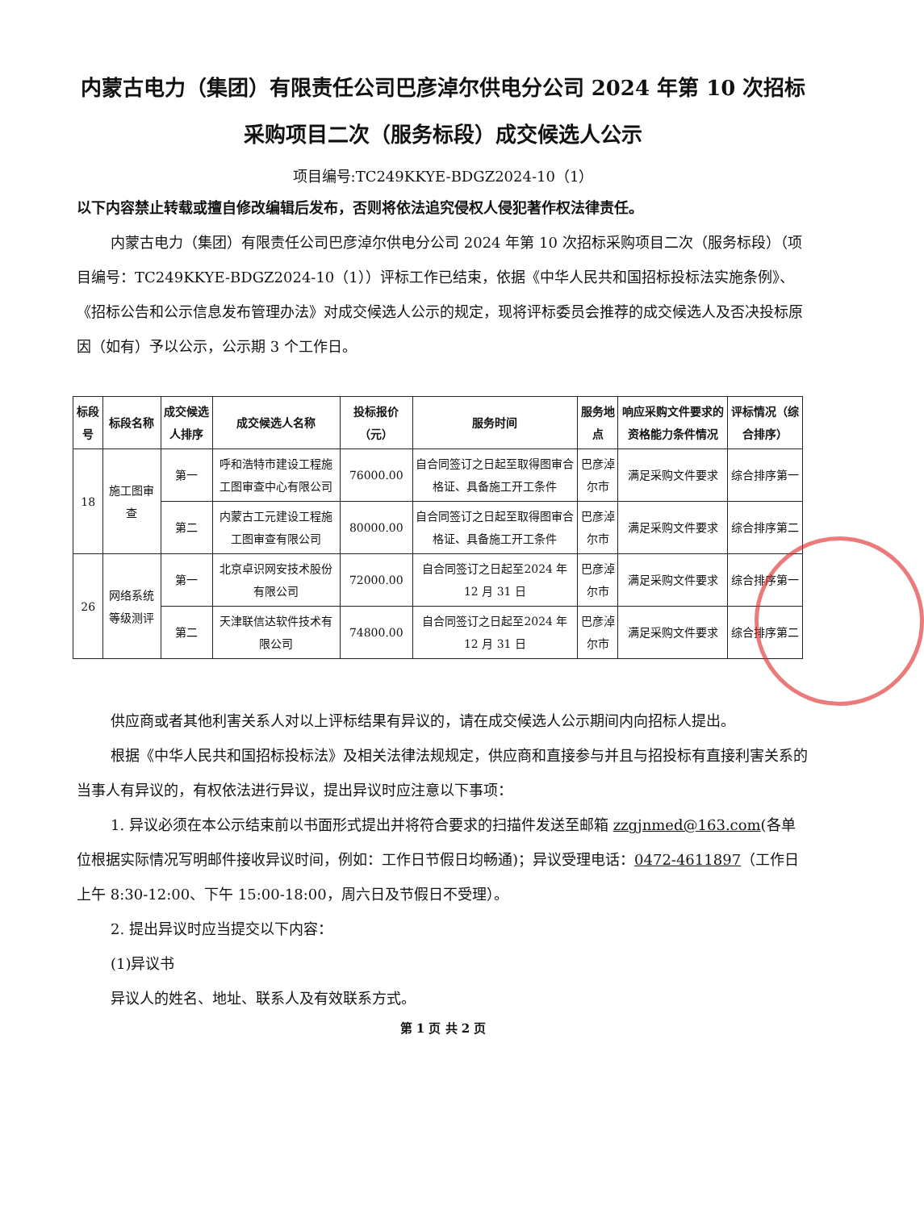内蒙古电力（集团）有限责任公司巴彦淖尔供电分公司 2024 年第 10 次招标采购项目二次（服务标段）成交候选人公示
项目编号:TC249KKYE-BDGZ2024-10（1）
以下内容禁止转载或擅自修改编辑后发布，否则将依法追究侵权人侵犯著作权法律责任。
内蒙古电力（集团）有限责任公司巴彦淖尔供电分公司 2024 年第 10 次招标采购项目二次（服务标段）（项目编号：TC249KKYE-BDGZ2024-10（1））评标工作已结束，依据《中华人民共和国招标投标法实施条例》、《招标公告和公示信息发布管理办法》对成交候选人公示的规定，现将评标委员会推荐的成交候选人及否决投标原因（如有）予以公示，公示期 3 个工作日。
| 标段号 | 标段名称 | 成交候选人排序 | 成交候选人名称 | 投标报价（元） | 服务时间 | 服务地点 | 响应采购文件要求的资格能力条件情况 | 评标情况（综合排序） |
| --- | --- | --- | --- | --- | --- | --- | --- | --- |
| 18 | 施工图审查 | 第一 | 呼和浩特市建设工程施工图审查中心有限公司 | 76000.00 | 自合同签订之日起至取得图审合格证、具备施工开工条件 | 巴彦淖尔市 | 满足采购文件要求 | 综合排序第一 |
| | | 第二 | 内蒙古工元建设工程施工图审查有限公司 | 80000.00 | 自合同签订之日起至取得图审合格证、具备施工开工条件 | 巴彦淖尔市 | 满足采购文件要求 | 综合排序第二 |
| 26 | 网络系统等级测评 | 第一 | 北京卓识网安技术股份有限公司 | 72000.00 | 自合同签订之日起至2024 年 12 月 31 日 | 巴彦淖尔市 | 满足采购文件要求 | 综合排序第一 |
| | | 第二 | 天津联信达软件技术有限公司 | 74800.00 | 自合同签订之日起至2024 年 12 月 31 日 | 巴彦淖尔市 | 满足采购文件要求 | 综合排序第二 |
供应商或者其他利害关系人对以上评标结果有异议的，请在成交候选人公示期间内向招标人提出。
根据《中华人民共和国招标投标法》及相关法律法规规定，供应商和直接参与并且与招投标有直接利害关系的当事人有异议的，有权依法进行异议，提出异议时应注意以下事项：
1. 异议必须在本公示结束前以书面形式提出并将符合要求的扫描件发送至邮箱 zzgjnmed@163.com(各单位根据实际情况写明邮件接收异议时间，例如：工作日节假日均畅通)；异议受理电话：0472-4611897（工作日上午 8:30-12:00、下午 15:00-18:00，周六日及节假日不受理）。
2. 提出异议时应当提交以下内容：
(1)异议书
异议人的姓名、地址、联系人及有效联系方式。
第 1 页 共 2 页